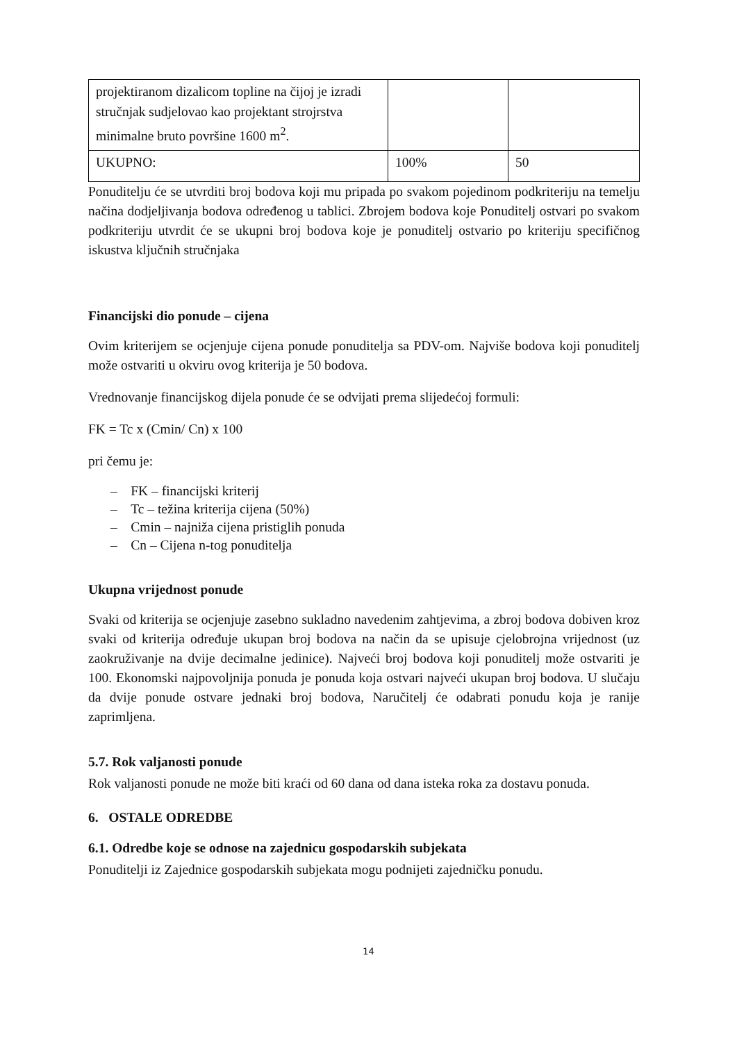| projektiranom dizalicom topline na čijoj je izradi stručnjak sudjelovao kao projektant strojrstva minimalne bruto površine 1600 m<sup>2</sup>. | | |
| UKUPNO: | 100% | 50 |
Ponuditelju će se utvrditi broj bodova koji mu pripada po svakom pojedinom podkriteriju na temelju načina dodjeljivanja bodova određenog u tablici. Zbrojem bodova koje Ponuditelj ostvari po svakom podkriteriju utvrdit će se ukupni broj bodova koje je ponuditelj ostvario po kriteriju specifičnog iskustva ključnih stručnjaka
Financijski dio ponude – cijena
Ovim kriterijem se ocjenjuje cijena ponude ponuditelja sa PDV-om. Najviše bodova koji ponuditelj može ostvariti u okviru ovog kriterija je 50 bodova.
Vrednovanje financijskog dijela ponude će se odvijati prema slijedećoj formuli:
FK = Tc x (Cmin/ Cn) x 100
pri čemu je:
– FK – financijski kriterij
– Tc – težina kriterija cijena (50%)
– Cmin – najniža cijena pristiglih ponuda
– Cn – Cijena n-tog ponuditelja
Ukupna vrijednost ponude
Svaki od kriterija se ocjenjuje zasebno sukladno navedenim zahtjevima, a zbroj bodova dobiven kroz svaki od kriterija određuje ukupan broj bodova na način da se upisuje cjelobrojna vrijednost (uz zaokruživanje na dvije decimalne jedinice). Najveći broj bodova koji ponuditelj može ostvariti je 100. Ekonomski najpovoljnija ponuda je ponuda koja ostvari najveći ukupan broj bodova. U slučaju da dvije ponude ostvare jednaki broj bodova, Naručitelj će odabrati ponudu koja je ranije zaprimljena.
5.7. Rok valjanosti ponude
Rok valjanosti ponude ne može biti kraći od 60 dana od dana isteka roka za dostavu ponuda.
6. OSTALE ODREDBE
6.1. Odredbe koje se odnose na zajednicu gospodarskih subjekata
Ponuditelji iz Zajednice gospodarskih subjekata mogu podnijeti zajedničku ponudu.
14